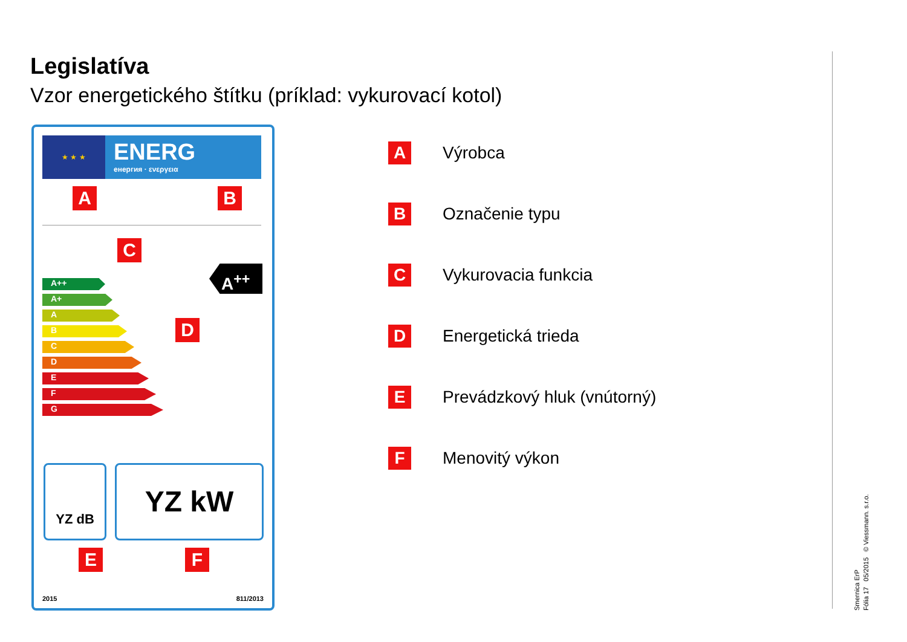Legislatíva
Vzor energetického štítku (príklad: vykurovací kotol)
★ ★ ★ ENERG
енергия · ενεργεια
A B
C
A++
A+
A
B
C
D
E
F
G
A<sup>++</sup>
D
YZ dB YZ kW
E F
2015 811/2013
A
Výrobca
B
Označenie typu
C
Vykurovacia funkcia
D
Energetická trieda
E
Prevádzkový hluk (vnútorný)
F
Menovitý výkon
Smernica ErP
Fólia 17 05/2015 © Viessmann. s.r.o.